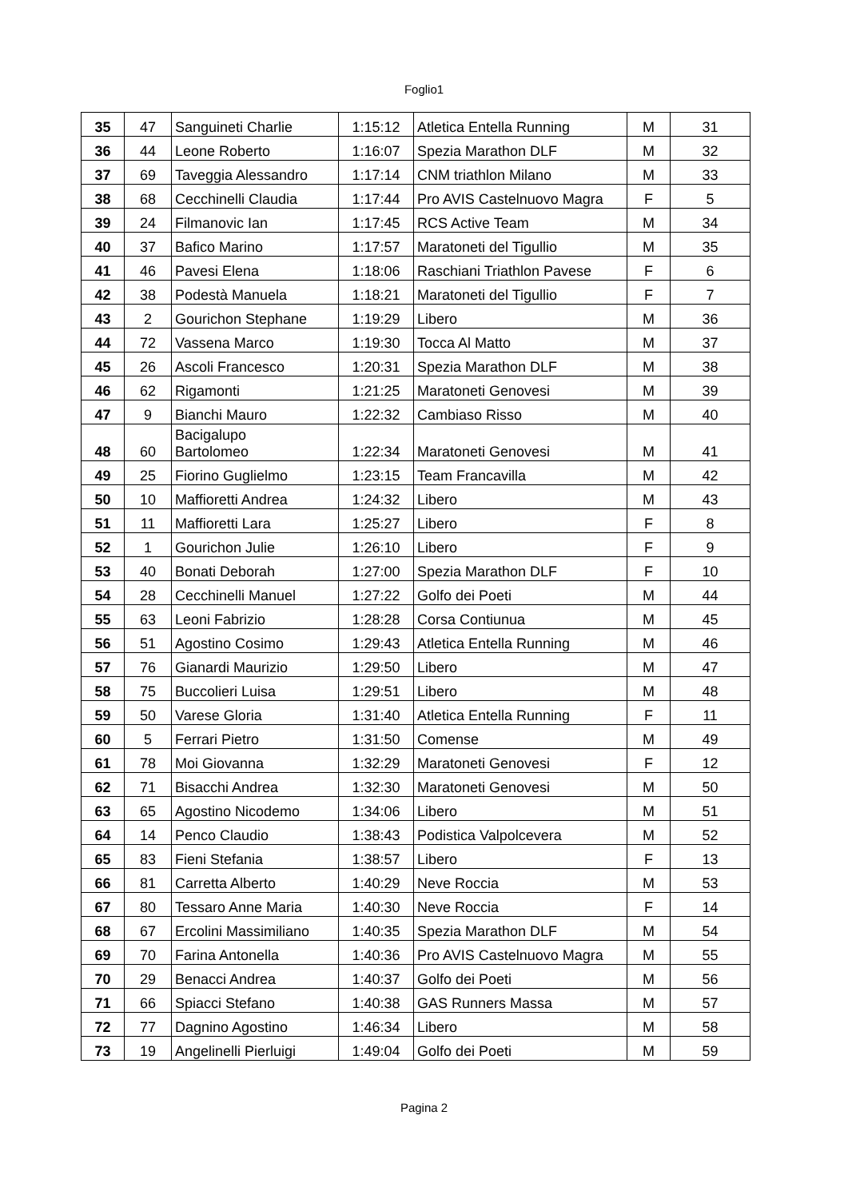Foglio1
| 35 | 47 | Sanguineti Charlie | 1:15:12 | Atletica Entella Running | M | 31 |
| 36 | 44 | Leone Roberto | 1:16:07 | Spezia Marathon DLF | M | 32 |
| 37 | 69 | Taveggia Alessandro | 1:17:14 | CNM triathlon Milano | M | 33 |
| 38 | 68 | Cecchinelli Claudia | 1:17:44 | Pro AVIS Castelnuovo Magra | F | 5 |
| 39 | 24 | Filmanovic Ian | 1:17:45 | RCS Active Team | M | 34 |
| 40 | 37 | Bafico Marino | 1:17:57 | Maratoneti del Tigullio | M | 35 |
| 41 | 46 | Pavesi Elena | 1:18:06 | Raschiani Triathlon Pavese | F | 6 |
| 42 | 38 | Podestà Manuela | 1:18:21 | Maratoneti del Tigullio | F | 7 |
| 43 | 2 | Gourichon Stephane | 1:19:29 | Libero | M | 36 |
| 44 | 72 | Vassena Marco | 1:19:30 | Tocca Al Matto | M | 37 |
| 45 | 26 | Ascoli Francesco | 1:20:31 | Spezia Marathon DLF | M | 38 |
| 46 | 62 | Rigamonti | 1:21:25 | Maratoneti Genovesi | M | 39 |
| 47 | 9 | Bianchi Mauro | 1:22:32 | Cambiaso Risso | M | 40 |
| 48 | 60 | Bacigalupo Bartolomeo | 1:22:34 | Maratoneti Genovesi | M | 41 |
| 49 | 25 | Fiorino Guglielmo | 1:23:15 | Team Francavilla | M | 42 |
| 50 | 10 | Maffioretti Andrea | 1:24:32 | Libero | M | 43 |
| 51 | 11 | Maffioretti Lara | 1:25:27 | Libero | F | 8 |
| 52 | 1 | Gourichon Julie | 1:26:10 | Libero | F | 9 |
| 53 | 40 | Bonati Deborah | 1:27:00 | Spezia Marathon DLF | F | 10 |
| 54 | 28 | Cecchinelli Manuel | 1:27:22 | Golfo dei Poeti | M | 44 |
| 55 | 63 | Leoni Fabrizio | 1:28:28 | Corsa Contiunua | M | 45 |
| 56 | 51 | Agostino Cosimo | 1:29:43 | Atletica Entella Running | M | 46 |
| 57 | 76 | Gianardi Maurizio | 1:29:50 | Libero | M | 47 |
| 58 | 75 | Buccolieri Luisa | 1:29:51 | Libero | M | 48 |
| 59 | 50 | Varese Gloria | 1:31:40 | Atletica Entella Running | F | 11 |
| 60 | 5 | Ferrari Pietro | 1:31:50 | Comense | M | 49 |
| 61 | 78 | Moi Giovanna | 1:32:29 | Maratoneti Genovesi | F | 12 |
| 62 | 71 | Bisacchi Andrea | 1:32:30 | Maratoneti Genovesi | M | 50 |
| 63 | 65 | Agostino Nicodemo | 1:34:06 | Libero | M | 51 |
| 64 | 14 | Penco Claudio | 1:38:43 | Podistica Valpolcevera | M | 52 |
| 65 | 83 | Fieni Stefania | 1:38:57 | Libero | F | 13 |
| 66 | 81 | Carretta Alberto | 1:40:29 | Neve Roccia | M | 53 |
| 67 | 80 | Tessaro Anne Maria | 1:40:30 | Neve Roccia | F | 14 |
| 68 | 67 | Ercolini Massimiliano | 1:40:35 | Spezia Marathon DLF | M | 54 |
| 69 | 70 | Farina Antonella | 1:40:36 | Pro AVIS Castelnuovo Magra | M | 55 |
| 70 | 29 | Benacci Andrea | 1:40:37 | Golfo dei Poeti | M | 56 |
| 71 | 66 | Spiacci Stefano | 1:40:38 | GAS Runners Massa | M | 57 |
| 72 | 77 | Dagnino Agostino | 1:46:34 | Libero | M | 58 |
| 73 | 19 | Angelinelli Pierluigi | 1:49:04 | Golfo dei Poeti | M | 59 |
Pagina 2